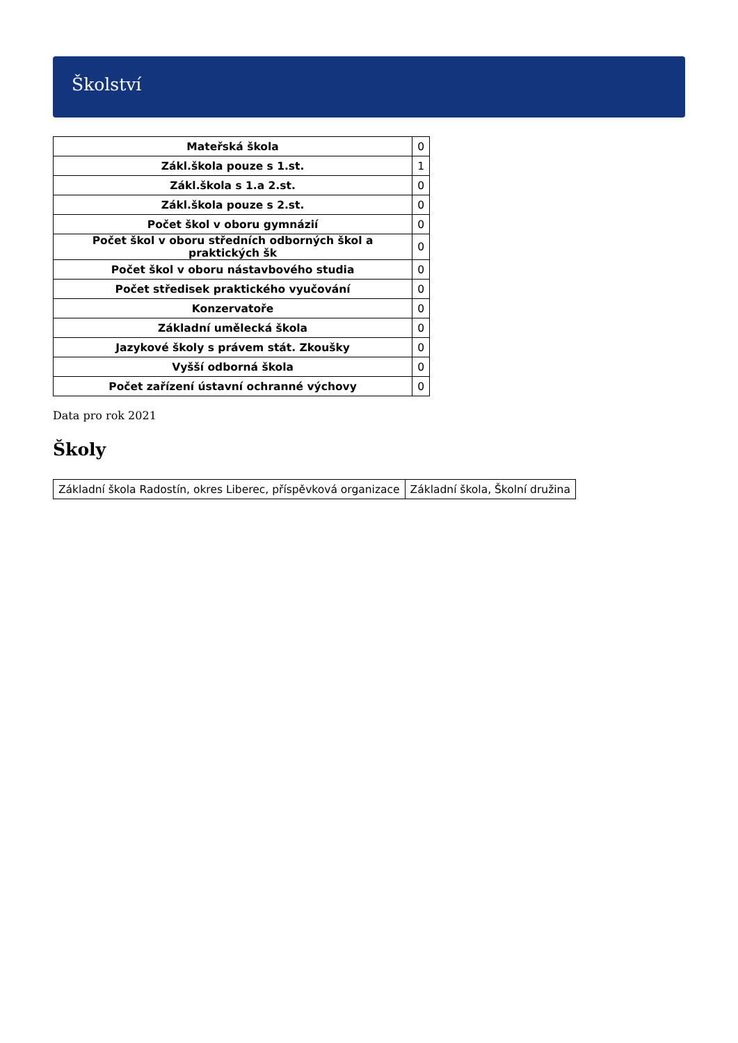Školství
| Mateřská škola | 0 |
| Zákl.škola pouze s 1.st. | 1 |
| Zákl.škola s 1.a 2.st. | 0 |
| Zákl.škola pouze s 2.st. | 0 |
| Počet škol v oboru gymnázií | 0 |
| Počet škol v oboru středních odborných škol a praktických šk | 0 |
| Počet škol v oboru nástavbového studia | 0 |
| Počet středisek praktického vyučování | 0 |
| Konzervatoře | 0 |
| Základní umělecká škola | 0 |
| Jazykové školy s právem stát. Zkoušky | 0 |
| Vyšší odborná škola | 0 |
| Počet zařízení ústavní ochranné výchovy | 0 |
Data pro rok 2021
Školy
| Základní škola Radostín, okres Liberec, příspěvková organizace | Základní škola, Školní družina |